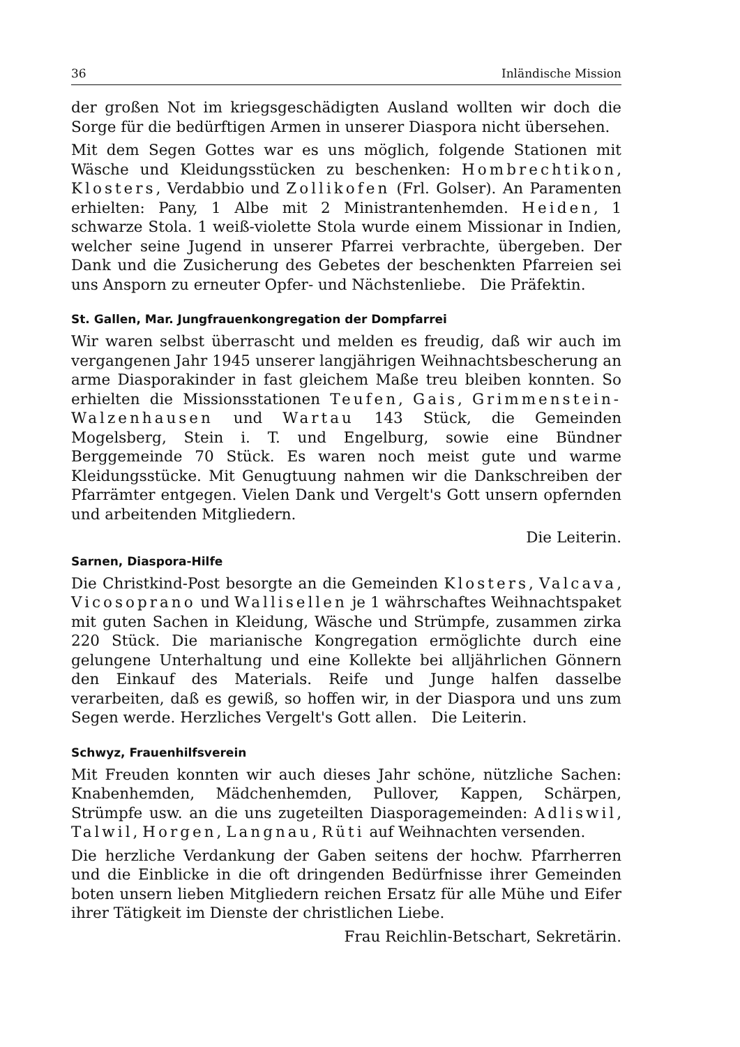36 Inländische Mission
der großen Not im kriegsgeschädigten Ausland wollten wir doch die Sorge für die bedürftigen Armen in unserer Diaspora nicht übersehen.
Mit dem Segen Gottes war es uns möglich, folgende Stationen mit Wäsche und Kleidungsstücken zu beschenken: Hombrechtikon, Klosters, Verdabbio und Zollikofen (Frl. Golser). An Paramenten erhielten: Pany, 1 Albe mit 2 Ministrantenhemden. Heiden, 1 schwarze Stola. 1 weiß-violette Stola wurde einem Missionar in Indien, welcher seine Jugend in unserer Pfarrei verbrachte, übergeben. Der Dank und die Zusicherung des Gebetes der beschenkten Pfarreien sei uns Ansporn zu erneuter Opfer- und Nächstenliebe. Die Präfektin.
St. Gallen, Mar. Jungfrauenkongregation der Dompfarrei
Wir waren selbst überrascht und melden es freudig, daß wir auch im vergangenen Jahr 1945 unserer langjährigen Weihnachtsbescherung an arme Diasporakinder in fast gleichem Maße treu bleiben konnten. So erhielten die Missionsstationen Teufen, Gais, Grimmenstein-Walzenhausen und Wartau 143 Stück, die Gemeinden Mogelsberg, Stein i. T. und Engelburg, sowie eine Bündner Berggemeinde 70 Stück. Es waren noch meist gute und warme Kleidungsstücke. Mit Genugtuung nahmen wir die Dankschreiben der Pfarrämter entgegen. Vielen Dank und Vergelt's Gott unsern opfernden und arbeitenden Mitgliedern.
Die Leiterin.
Sarnen, Diaspora-Hilfe
Die Christkind-Post besorgte an die Gemeinden Klosters, Valcava, Vicosoprano und Wallisellen je 1 währschaftes Weihnachtspaket mit guten Sachen in Kleidung, Wäsche und Strümpfe, zusammen zirka 220 Stück. Die marianische Kongregation ermöglichte durch eine gelungene Unterhaltung und eine Kollekte bei alljährlichen Gönnern den Einkauf des Materials. Reife und Junge halfen dasselbe verarbeiten, daß es gewiß, so hoffen wir, in der Diaspora und uns zum Segen werde. Herzliches Vergelt's Gott allen. Die Leiterin.
Schwyz, Frauenhilfsverein
Mit Freuden konnten wir auch dieses Jahr schöne, nützliche Sachen: Knabenhemden, Mädchenhemden, Pullover, Kappen, Schärpen, Strümpfe usw. an die uns zugeteilten Diasporagemeinden: Adliswil, Talwil, Horgen, Langnau, Rüti auf Weihnachten versenden.
Die herzliche Verdankung der Gaben seitens der hochw. Pfarrherren und die Einblicke in die oft dringenden Bedürfnisse ihrer Gemeinden boten unsern lieben Mitgliedern reichen Ersatz für alle Mühe und Eifer ihrer Tätigkeit im Dienste der christlichen Liebe.
Frau Reichlin-Betschart, Sekretärin.